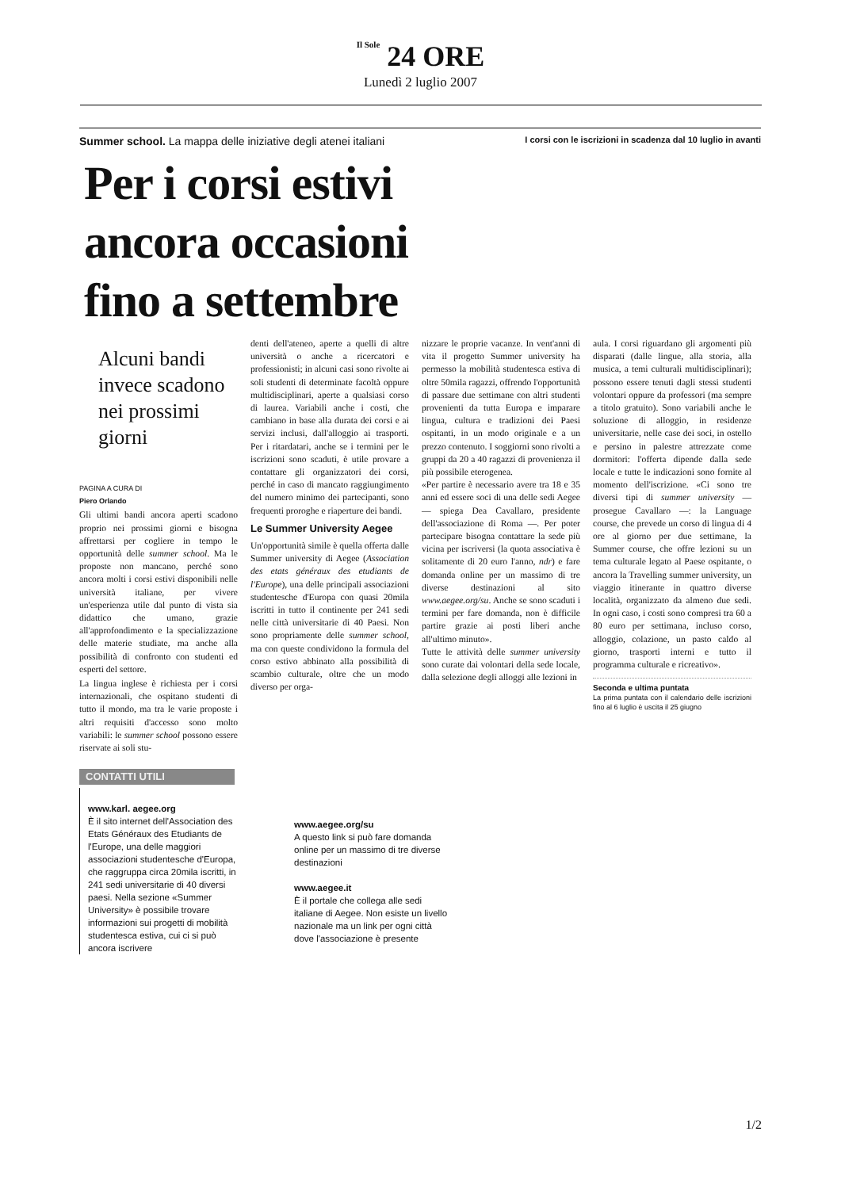Il Sole 24 ORE
Lunedì 2 luglio 2007
Summer school. La mappa delle iniziative degli atenei italiani I corsi con le iscrizioni in scadenza dal 10 luglio in avanti
Per i corsi estivi
ancora occasioni
fino a settembre
Alcuni bandi invece scadono nei prossimi giorni
PAGINA A CURA DI
Piero Orlando
Gli ultimi bandi ancora aperti scadono proprio nei prossimi giorni e bisogna affrettarsi per cogliere in tempo le opportunità delle summer school. Ma le proposte non mancano, perché sono ancora molti i corsi estivi disponibili nelle università italiane, per vivere un'esperienza utile dal punto di vista sia didattico che umano, grazie all'approfondimento e la specializzazione delle materie studiate, ma anche alla possibilità di confronto con studenti ed esperti del settore.
La lingua inglese è richiesta per i corsi internazionali, che ospitano studenti di tutto il mondo, ma tra le varie proposte i altri requisiti d'accesso sono molto variabili: le summer school possono essere riservate ai soli stu-
denti dell'ateneo, aperte a quelli di altre università o anche a ricercatori e professionisti; in alcuni casi sono rivolte ai soli studenti di determinate facoltà oppure multidisciplinari, aperte a qualsiasi corso di laurea. Variabili anche i costi, che cambiano in base alla durata dei corsi e ai servizi inclusi, dall'alloggio ai trasporti. Per i ritardatari, anche se i termini per le iscrizioni sono scaduti, è utile provare a contattare gli organizzatori dei corsi, perché in caso di mancato raggiungimento del numero minimo dei partecipanti, sono frequenti proroghe e riaperture dei bandi.
Le Summer University Aegee
Un'opportunità simile è quella offerta dalle Summer university di Aegee (Association des etats généraux des etudiants de l'Europe), una delle principali associazioni studentesche d'Europa con quasi 20mila iscritti in tutto il continente per 241 sedi nelle città universitarie di 40 Paesi. Non sono propriamente delle summer school, ma con queste condividono la formula del corso estivo abbinato alla possibilità di scambio culturale, oltre che un modo diverso per orga-
nizzare le proprie vacanze. In vent'anni di vita il progetto Summer university ha permesso la mobilità studentesca estiva di oltre 50mila ragazzi, offrendo l'opportunità di passare due settimane con altri studenti provenienti da tutta Europa e imparare lingua, cultura e tradizioni dei Paesi ospitanti, in un modo originale e a un prezzo contenuto. I soggiorni sono rivolti a gruppi da 20 a 40 ragazzi di provenienza il più possibile eterogenea.
«Per partire è necessario avere tra 18 e 35 anni ed essere soci di una delle sedi Aegee — spiega Dea Cavallaro, presidente dell'associazione di Roma —. Per poter partecipare bisogna contattare la sede più vicina per iscriversi (la quota associativa è solitamente di 20 euro l'anno, ndr) e fare domanda online per un massimo di tre diverse destinazioni al sito www.aegee.org/su. Anche se sono scaduti i termini per fare domanda, non è difficile partire grazie ai posti liberi anche all'ultimo minuto».
Tutte le attività delle summer university sono curate dai volontari della sede locale, dalla selezione degli alloggi alle lezioni in
aula. I corsi riguardano gli argomenti più disparati (dalle lingue, alla storia, alla musica, a temi culturali multidisciplinari); possono essere tenuti dagli stessi studenti volontari oppure da professori (ma sempre a titolo gratuito). Sono variabili anche le soluzione di alloggio, in residenze universitarie, nelle case dei soci, in ostello e persino in palestre attrezzate come dormitori: l'offerta dipende dalla sede locale e tutte le indicazioni sono fornite al momento dell'iscrizione. «Ci sono tre diversi tipi di summer university — prosegue Cavallaro —: la Language course, che prevede un corso di lingua di 4 ore al giorno per due settimane, la Summer course, che offre lezioni su un tema culturale legato al Paese ospitante, o ancora la Travelling summer university, un viaggio itinerante in quattro diverse località, organizzato da almeno due sedi. In ogni caso, i costi sono compresi tra 60 a 80 euro per settimana, incluso corso, alloggio, colazione, un pasto caldo al giorno, trasporti interni e tutto il programma culturale e ricreativo».
Seconda e ultima puntata
La prima puntata con il calendario delle iscrizioni fino al 6 luglio è uscita il 25 giugno
CONTATTI UTILI
www.karl. aegee.org
È il sito internet dell'Association des Etats Généraux des Etudiants de l'Europe, una delle maggiori associazioni studentesche d'Europa, che raggruppa circa 20mila iscritti, in 241 sedi universitarie di 40 diversi paesi. Nella sezione «Summer University» è possibile trovare informazioni sui progetti di mobilità studentesca estiva, cui ci si può ancora iscrivere
www.aegee.org/su
A questo link si può fare domanda online per un massimo di tre diverse destinazioni
www.aegee.it
È il portale che collega alle sedi italiane di Aegee. Non esiste un livello nazionale ma un link per ogni città dove l'associazione è presente
1/2